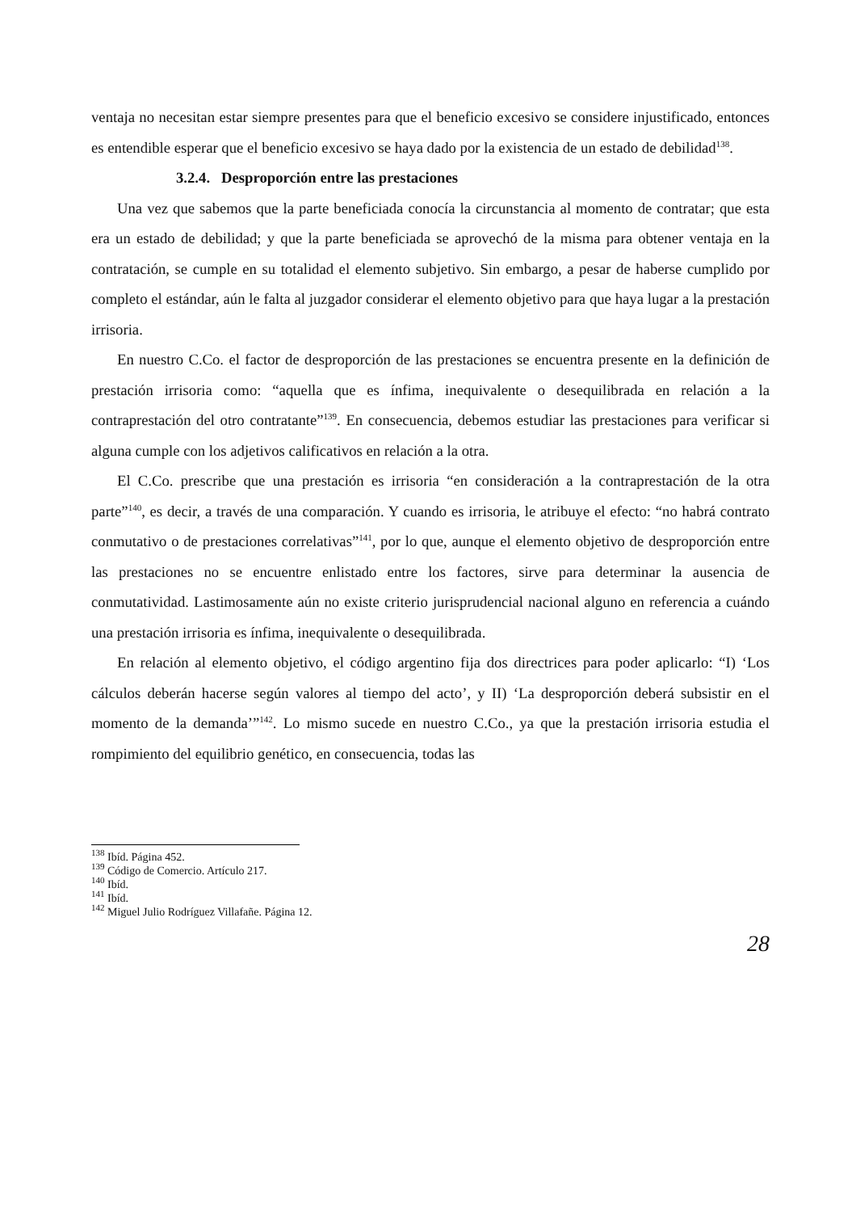ventaja no necesitan estar siempre presentes para que el beneficio excesivo se considere injustificado, entonces es entendible esperar que el beneficio excesivo se haya dado por la existencia de un estado de debilidad<sup>138</sup>.
3.2.4. Desproporción entre las prestaciones
Una vez que sabemos que la parte beneficiada conocía la circunstancia al momento de contratar; que esta era un estado de debilidad; y que la parte beneficiada se aprovechó de la misma para obtener ventaja en la contratación, se cumple en su totalidad el elemento subjetivo. Sin embargo, a pesar de haberse cumplido por completo el estándar, aún le falta al juzgador considerar el elemento objetivo para que haya lugar a la prestación irrisoria.
En nuestro C.Co. el factor de desproporción de las prestaciones se encuentra presente en la definición de prestación irrisoria como: “aquella que es ínfima, inequivalente o desequilibrada en relación a la contraprestación del otro contratante”<sup>139</sup>. En consecuencia, debemos estudiar las prestaciones para verificar si alguna cumple con los adjetivos calificativos en relación a la otra.
El C.Co. prescribe que una prestación es irrisoria “en consideración a la contraprestación de la otra parte”<sup>140</sup>, es decir, a través de una comparación. Y cuando es irrisoria, le atribuye el efecto: “no habrá contrato conmutativo o de prestaciones correlativas”<sup>141</sup>, por lo que, aunque el elemento objetivo de desproporción entre las prestaciones no se encuentre enlistado entre los factores, sirve para determinar la ausencia de conmutatividad. Lastimosamente aún no existe criterio jurisprudencial nacional alguno en referencia a cuándo una prestación irrisoria es ínfima, inequivalente o desequilibrada.
En relación al elemento objetivo, el código argentino fija dos directrices para poder aplicarlo: “I) ‘Los cálculos deberán hacerse según valores al tiempo del acto’, y II) ‘La desproporción deberá subsistir en el momento de la demanda’”<sup>142</sup>. Lo mismo sucede en nuestro C.Co., ya que la prestación irrisoria estudia el rompimiento del equilibrio genético, en consecuencia, todas las
<sup>138</sup> Ibíd. Página 452.
<sup>139</sup> Código de Comercio. Artículo 217.
<sup>140</sup> Ibíd.
<sup>141</sup> Ibíd.
<sup>142</sup> Miguel Julio Rodríguez Villafañe. Página 12.
28